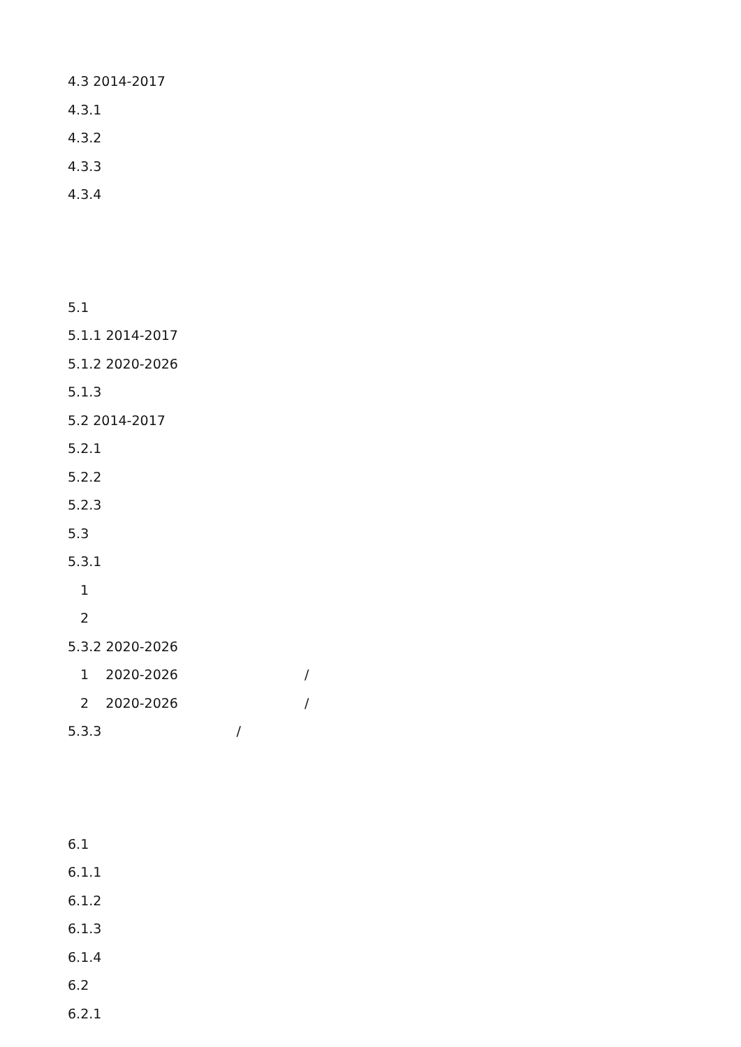4.3 2014-2017
4.3.1
4.3.2
4.3.3
4.3.4
5.1
5.1.1 2014-2017
5.1.2 2020-2026
5.1.3
5.2 2014-2017
5.2.1
5.2.2
5.2.3
5.3
5.3.1
1
2
5.3.2 2020-2026
1 2020-2026 /
2 2020-2026 /
5.3.3 /
6.1
6.1.1
6.1.2
6.1.3
6.1.4
6.2
6.2.1